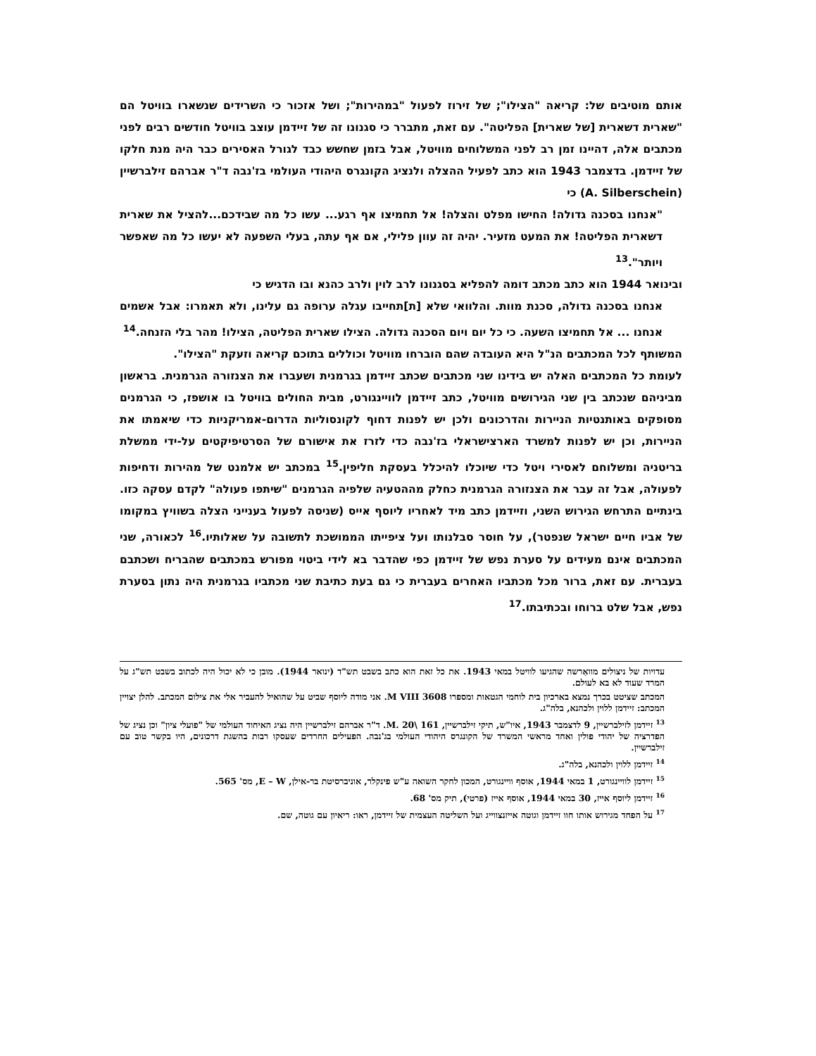אותם מוטיבים של: קריאה "הצילו"; של זירוז לפעול "במהירות"; ושל אזכור כי השרידים שנשארו בוויטל הם "שארית דשארית [של שארית] הפליטה". עם זאת, מתברר כי סגנונו זה של זיידמן עוצב בוויטל חודשים רבים לפני מכתבים אלה, דהיינו זמן רב לפני המשלוחים מוויטל, אבל בזמן שחשש כבד לגורל האסירים כבר היה מנת חלקו של זיידמן. בדצמבר 1943 הוא כתב לפעיל ההצלה ולנציג הקונגרס היהודי העולמי בז'נבה ד"ר אברהם זילברשיין (A. Silberschein) כי
"אנחנו בסכנה גדולה! החישו מפלט והצלה! אל תחמיצו אף רגע... עשו כל מה שבידכם...להציל את שארית דשארית הפליטה! את המעט מזעיר. יהיה זה עוון פלילי, אם אף עתה, בעלי השפעה לא יעשו כל מה שאפשר ויותר".<sup>13</sup>
ובינואר 1944 הוא כתב מכתב דומה להפליא בסגנונו לרב לוין ולרב כהנא ובו הדגיש כי
אנחנו בסכנה גדולה, סכנת מוות. והלוואי שלא [ת]תחייבו עגלה ערופה גם עלינו, ולא תאמרו: אבל אשמים אנחנו ... אל תחמיצו השעה. כי כל יום ויום הסכנה גדולה. הצילו שארית הפליטה, הצילו! מהר בלי הזנחה.<sup>14</sup>
המשותף לכל המכתבים הנ"ל היא העובדה שהם הוברחו מוויטל וכוללים בתוכם קריאה וזעקת "הצילו".
לעומת כל המכתבים האלה יש בידינו שני מכתבים שכתב זיידמן בגרמנית ושעברו את הצנזורה הגרמנית. בראשון מביניהם שנכתב בין שני הגירושים מוויטל, כתב זיידמן לוויינגורט, מבית החולים בוויטל בו אושפז, כי הגרמנים מסופקים באותנטיות הניירות והדרכונים ולכן יש לפנות דחוף לקונסוליות הדרום-אמריקניות כדי שיאמתו את הניירות, וכן יש לפנות למשרד הארצישראלי בז'נבה כדי לזרז את אישורם של הסרטיפיקטים על-ידי ממשלת בריטניה ומשלוחם לאסירי ויטל כדי שיוכלו להיכלל בעסקת חליפין.<sup>15</sup> במכתב יש אלמנט של מהירות ודחיפות לפעולה, אבל זה עבר את הצנזורה הגרמנית כחלק מההטעיה שלפיה הגרמנים "שיתפו פעולה" לקדם עסקה כזו. בינתיים התרחש הגירוש השני, וזיידמן כתב מיד לאחריו ליוסף אייס (שניסה לפעול בענייני הצלה בשוויץ במקומו של אביו חיים ישראל שנפטר), על חוסר סבלנותו ועל ציפייתו הממושכת לתשובה על שאלותיו.<sup>16</sup> לכאורה, שני המכתבים אינם מעידים על סערת נפש של זיידמן כפי שהדבר בא לידי ביטוי מפורש במכתבים שהבריח ושכתבם בעברית. עם זאת, ברור מכל מכתביו האחרים בעברית כי גם בעת כתיבת שני מכתביו בגרמנית היה נתון בסערת נפש, אבל שלט ברוחו ובכתיבתו.<sup>17</sup>
עדויות של ניצולים מוואַרשה שהגיעו לוויטל במאי 1943. את כל זאת הוא כתב בשבט תש"ד (ינואר 1944). מובן כי לא יכול היה לכתוב בשבט תש"ג על המרד שעוד לא בא לעולם.
המכתב שציטט בכרך נמצא בארכיון בית לוחמי הגטאות ומספרו 3608 M VIII. אני מודה ליוסף שביט על שהואיל להעביר אלי את צילום המכתב. להלן יצויין המכתב: זיידמן ללוין ולכהנא, בלה"ג.
<sup>13</sup> זיידמן לזילברשיין, 9 לדצמבר 1943, איו"ש, תיקי זילברשיין, 161 \M. 20. ד"ר אברהם זילברשיין היה נציג האיחוד העולמי של "פועלי ציון" וכן נציג של הפדרציה של יהודי פולין ואחד מראשי המשרד של הקונגרס היהודי העולמי בג'נבה. הפעילים החרדים שעסקו רבות בהשגת דרכונים, היו בקשר טוב עם זילברשיין.
<sup>14</sup> זיידמן ללוין ולכהנא, בלה"ג.
<sup>15</sup> זיידמן לוויינגורט, 1 במאי 1944, אוסף וויינגורט, המכון לחקר השואה ע"ש פינקלר, אוניברסיטת בר-אילן, E – W, מס' 565.
<sup>16</sup> זיידמן ליוסף אייז, 30 במאי 1944, אוסף אייז (פרטי), תיק מס' 68.
<sup>17</sup> על הפחד מגירוש אותו חוו זיידמן וגוטה אייזנצווייג ועל השליטה העצמית של זיידמן, ראו: ריאיון עם גוטה, שם.